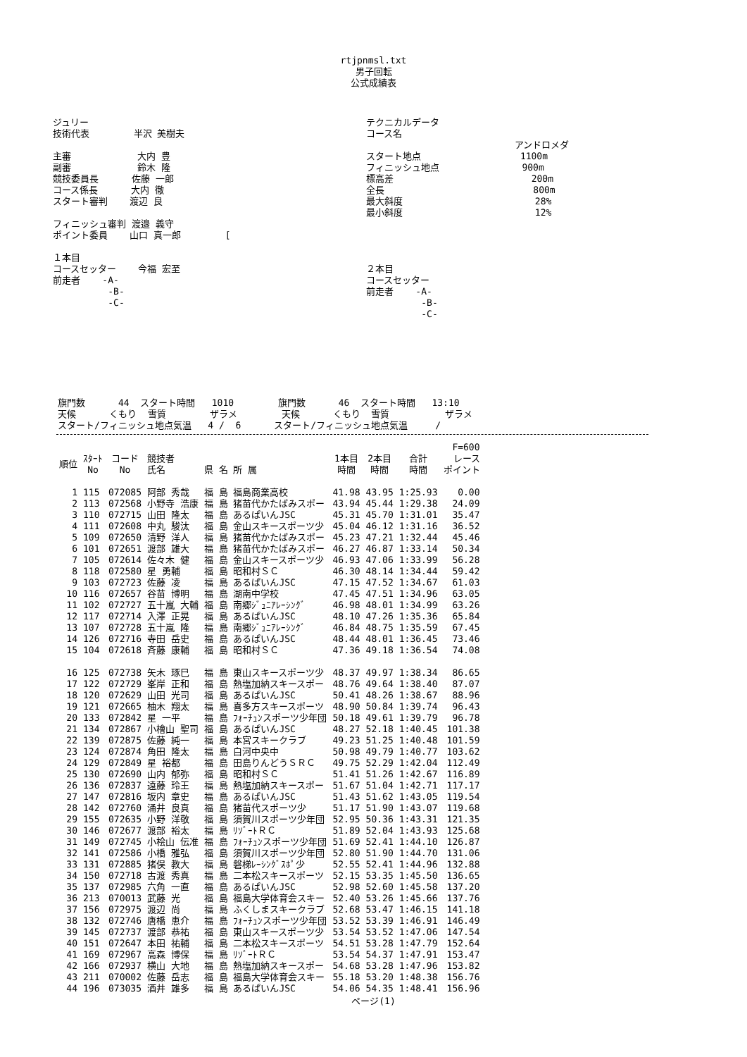rtjpnmsl.txt
男子回転
公式成績表
ジュリー
技術代表        半沢 美樹夫

主審            大内 豊
副審            鈴木 隆
競技委員長      佐藤 一郎
コース係長      大内 徹
スタート審判    渡辺 良

フィニッシュ審判 渡邉 義守
ポイント委員    山口 真一郎        [

１本目
コースセッター    今福 宏至
前走者    -A-
          -B-
          -C-
テクニカルデータ
コース名
                           アンドロメダ
スタート地点                  1100m
フィニッシュ地点               900m
標高差                         200m
全長                           800m
最大斜度                        28%
最小斜度                        12%




２本目
コースセッター
前走者    -A-
          -B-
          -C-
旗門数      44  スタート時間   1010        旗門数      46  スタート時間   13:10
天候      くもり  雪質        ザラメ        天候      くもり  雪質          ザラメ
スタート/フィニッシュ地点気温   4 /  6      スタート/フィニッシュ地点気温     /
| | | | | | | | | F=600 |
| --- | --- | --- | --- | --- | --- | --- | --- | --- |
| 順位 | ｽﾀｰﾄ No | コード No | 競技者 氏名 | 県 名 所 属 | 1本目 時間 | 2本目 時間 | 合計 時間 | レース ポイント |
| 1 | 115 | 072085 | 阿部 秀哉 | 福 島 福島商業高校 | 41.98 | 43.95 | 1:25.93 | 0.00 |
| 2 | 113 | 072568 | 小野寺 浩康 | 福 島 猪苗代かたばみスポー | 43.94 | 45.44 | 1:29.38 | 24.09 |
| 3 | 110 | 072715 | 山田 隆太 | 福 島 あるぱいんJSC | 45.31 | 45.70 | 1:31.01 | 35.47 |
| 4 | 111 | 072608 | 中丸 駿汰 | 福 島 金山スキースポーツ少 | 45.04 | 46.12 | 1:31.16 | 36.52 |
| 5 | 109 | 072650 | 清野 洋人 | 福 島 猪苗代かたばみスポー | 45.23 | 47.21 | 1:32.44 | 45.46 |
| 6 | 101 | 072651 | 渡部 雄大 | 福 島 猪苗代かたばみスポー | 46.27 | 46.87 | 1:33.14 | 50.34 |
| 7 | 105 | 072614 | 佐々木 健 | 福 島 金山スキースポーツ少 | 46.93 | 47.06 | 1:33.99 | 56.28 |
| 8 | 118 | 072580 | 星 勇輔 | 福 島 昭和村ＳＣ | 46.30 | 48.14 | 1:34.44 | 59.42 |
| 9 | 103 | 072723 | 佐藤 凌 | 福 島 あるぱいんJSC | 47.15 | 47.52 | 1:34.67 | 61.03 |
| 10 | 116 | 072657 | 谷苗 博明 | 福 島 湖南中学校 | 47.45 | 47.51 | 1:34.96 | 63.05 |
| 11 | 102 | 072727 | 五十嵐 大輔 | 福 島 南郷ｼﾞｭﾆｱﾚｰｼﾝｸﾞ | 46.98 | 48.01 | 1:34.99 | 63.26 |
| 12 | 117 | 072714 | 入澤 正晃 | 福 島 あるぱいんJSC | 48.10 | 47.26 | 1:35.36 | 65.84 |
| 13 | 107 | 072728 | 五十嵐 隆 | 福 島 南郷ｼﾞｭﾆｱﾚｰｼﾝｸﾞ | 46.84 | 48.75 | 1:35.59 | 67.45 |
| 14 | 126 | 072716 | 寺田 岳史 | 福 島 あるぱいんJSC | 48.44 | 48.01 | 1:36.45 | 73.46 |
| 15 | 104 | 072618 | 斉藤 康輔 | 福 島 昭和村ＳＣ | 47.36 | 49.18 | 1:36.54 | 74.08 |
| 16 | 125 | 072738 | 矢木 琢巳 | 福 島 東山スキースポーツ少 | 48.37 | 49.97 | 1:38.34 | 86.65 |
| 17 | 122 | 072729 | 峯岸 正和 | 福 島 熱塩加納スキースポー | 48.76 | 49.64 | 1:38.40 | 87.07 |
| 18 | 120 | 072629 | 山田 光司 | 福 島 あるぱいんJSC | 50.41 | 48.26 | 1:38.67 | 88.96 |
| 19 | 121 | 072665 | 柚木 翔太 | 福 島 喜多方スキースポーツ | 48.90 | 50.84 | 1:39.74 | 96.43 |
| 20 | 133 | 072842 | 星 一平 | 福 島 ﾌｫｰﾁｭﾝスポーツ少年団 | 50.18 | 49.61 | 1:39.79 | 96.78 |
| 21 | 134 | 072867 | 小檜山 聖司 | 福 島 あるぱいんJSC | 48.27 | 52.18 | 1:40.45 | 101.38 |
| 22 | 139 | 072875 | 佐藤 純一 | 福 島 本宮スキークラブ | 49.23 | 51.25 | 1:40.48 | 101.59 |
| 23 | 124 | 072874 | 角田 隆太 | 福 島 白河中央中 | 50.98 | 49.79 | 1:40.77 | 103.62 |
| 24 | 129 | 072849 | 星 裕都 | 福 島 田島りんどうＳＲＣ | 49.75 | 52.29 | 1:42.04 | 112.49 |
| 25 | 130 | 072690 | 山内 郁弥 | 福 島 昭和村ＳＣ | 51.41 | 51.26 | 1:42.67 | 116.89 |
| 26 | 136 | 072837 | 遠藤 玲王 | 福 島 熱塩加納スキースポー | 51.67 | 51.04 | 1:42.71 | 117.17 |
| 27 | 147 | 072816 | 坂内 章史 | 福 島 あるぱいんJSC | 51.43 | 51.62 | 1:43.05 | 119.54 |
| 28 | 142 | 072760 | 涌井 良真 | 福 島 猪苗代スポーツ少 | 51.17 | 51.90 | 1:43.07 | 119.68 |
| 29 | 155 | 072635 | 小野 洋敬 | 福 島 須賀川スポーツ少年団 | 52.95 | 50.36 | 1:43.31 | 121.35 |
| 30 | 146 | 072677 | 渡部 裕太 | 福 島 ﾘｿﾞｰﾄＲＣ | 51.89 | 52.04 | 1:43.93 | 125.68 |
| 31 | 149 | 072745 | 小桧山 伝准 | 福 島 ﾌｫｰﾁｭﾝスポーツ少年団 | 51.69 | 52.41 | 1:44.10 | 126.87 |
| 32 | 141 | 072586 | 小橋 雅弘 | 福 島 須賀川スポーツ少年団 | 52.80 | 51.90 | 1:44.70 | 131.06 |
| 33 | 131 | 072885 | 猪俣 教大 | 福 島 磐梯ﾚｰｼﾝｸﾞｽﾎﾟ少 | 52.55 | 52.41 | 1:44.96 | 132.88 |
| 34 | 150 | 072718 | 古渡 秀真 | 福 島 二本松スキースポーツ | 52.15 | 53.35 | 1:45.50 | 136.65 |
| 35 | 137 | 072985 | 六角 一直 | 福 島 あるぱいんJSC | 52.98 | 52.60 | 1:45.58 | 137.20 |
| 36 | 213 | 070013 | 武藤 光 | 福 島 福島大学体育会スキー | 52.40 | 53.26 | 1:45.66 | 137.76 |
| 37 | 156 | 072975 | 渡辺 尚 | 福 島 ふくしまスキークラブ | 52.68 | 53.47 | 1:46.15 | 141.18 |
| 38 | 132 | 072746 | 唐橋 恵介 | 福 島 ﾌｫｰﾁｭﾝスポーツ少年団 | 53.52 | 53.39 | 1:46.91 | 146.49 |
| 39 | 145 | 072737 | 渡部 恭祐 | 福 島 東山スキースポーツ少 | 53.54 | 53.52 | 1:47.06 | 147.54 |
| 40 | 151 | 072647 | 本田 祐輔 | 福 島 二本松スキースポーツ | 54.51 | 53.28 | 1:47.79 | 152.64 |
| 41 | 169 | 072967 | 高森 博保 | 福 島 ﾘｿﾞｰﾄＲＣ | 53.54 | 54.37 | 1:47.91 | 153.47 |
| 42 | 166 | 072937 | 横山 大地 | 福 島 熱塩加納スキースポー | 54.68 | 53.28 | 1:47.96 | 153.82 |
| 43 | 211 | 070002 | 佐藤 岳志 | 福 島 福島大学体育会スキー | 55.18 | 53.20 | 1:48.38 | 156.76 |
| 44 | 196 | 073035 | 酒井 雄多 | 福 島 あるぱいんJSC | 54.06 | 54.35 | 1:48.41 | 156.96 |
ページ(1)